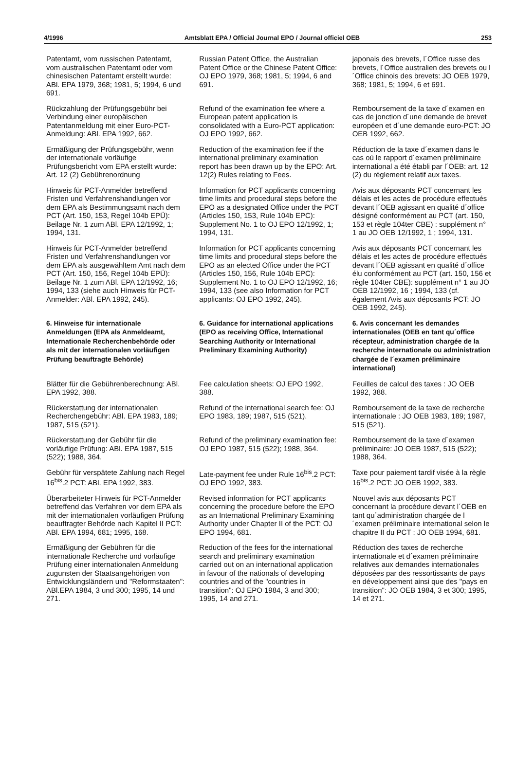4/1996 Amtsblatt EPA / Official Journal EPO / Journal officiel OEB 253
Patentamt, vom russischen Patentamt, vom australischen Patentamt oder vom chinesischen Patentamt erstellt wurde: ABl. EPA 1979, 368; 1981, 5; 1994, 6 und 691.
Russian Patent Office, the Australian Patent Office or the Chinese Patent Office: OJ EPO 1979, 368; 1981, 5; 1994, 6 and 691.
japonais des brevets, l´Office russe des brevets, l´Office australien des brevets ou l´Office chinois des brevets: JO OEB 1979, 368; 1981, 5; 1994, 6 et 691.
Rückzahlung der Prüfungsgebühr bei Verbindung einer europäischen Patentanmeldung mit einer Euro-PCT-Anmeldung: ABl. EPA 1992, 662.
Refund of the examination fee where a European patent application is consolidated with a Euro-PCT application: OJ EPO 1992, 662.
Remboursement de la taxe d´examen en cas de jonction d´une demande de brevet européen et d´une demande euro-PCT: JO OEB 1992, 662.
Ermäßigung der Prüfungsgebühr, wenn der internationale vorläufige Prüfungsbericht vom EPA erstellt wurde: Art. 12 (2) Gebührenordnung
Reduction of the examination fee if the international preliminary examination report has been drawn up by the EPO: Art. 12(2) Rules relating to Fees.
Réduction de la taxe d´examen dans le cas où le rapport d´examen préliminaire international a été établi par l´OEB: art. 12 (2) du règlement relatif aux taxes.
Hinweis für PCT-Anmelder betreffend Fristen und Verfahrenshandlungen vor dem EPA als Bestimmungsamt nach dem PCT (Art. 150, 153, Regel 104b EPÜ): Beilage Nr. 1 zum ABl. EPA 12/1992, 1; 1994, 131.
Information for PCT applicants concerning time limits and procedural steps before the EPO as a designated Office under the PCT (Articles 150, 153, Rule 104b EPC): Supplement No. 1 to OJ EPO 12/1992, 1; 1994, 131.
Avis aux déposants PCT concernant les délais et les actes de procédure effectués devant l´OEB agissant en qualité d´office désigné conformément au PCT (art. 150, 153 et règle 104ter CBE) : supplément n° 1 au JO OEB 12/1992, 1 ; 1994, 131.
Hinweis für PCT-Anmelder betreffend Fristen und Verfahrenshandlungen vor dem EPA als ausgewähltem Amt nach dem PCT (Art. 150, 156, Regel 104b EPÜ): Beilage Nr. 1 zum ABl. EPA 12/1992, 16; 1994, 133 (siehe auch Hinweis für PCT-Anmelder: ABl. EPA 1992, 245).
Information for PCT applicants concerning time limits and procedural steps before the EPO as an elected Office under the PCT (Articles 150, 156, Rule 104b EPC): Supplement No. 1 to OJ EPO 12/1992, 16; 1994, 133 (see also Information for PCT applicants: OJ EPO 1992, 245).
Avis aux déposants PCT concernant les délais et les actes de procédure effectués devant l´OEB agissant en qualité d´office élu conformément au PCT (art. 150, 156 et règle 104ter CBE): supplément n° 1 au JO OEB 12/1992, 16 ; 1994, 133 (cf. également Avis aux déposants PCT: JO OEB 1992, 245).
6. Hinweise für internationale Anmeldungen (EPA als Anmeldeamt, Internationale Recherchenbehörde oder als mit der internationalen vorläufigen Prüfung beauftragte Behörde)
6. Guidance for international applications (EPO as receiving Office, International Searching Authority or International Preliminary Examining Authority)
6. Avis concernant les demandes internationales (OEB en tant qu´office récepteur, administration chargée de la recherche internationale ou administration chargée de l´examen préliminaire international)
Blätter für die Gebührenberechnung: ABl. EPA 1992, 388.
Fee calculation sheets: OJ EPO 1992, 388.
Feuilles de calcul des taxes : JO OEB 1992, 388.
Rückerstattung der internationalen Recherchengebühr: ABl. EPA 1983, 189; 1987, 515 (521).
Refund of the international search fee: OJ EPO 1983, 189; 1987, 515 (521).
Remboursement de la taxe de recherche internationale : JO OEB 1983, 189; 1987, 515 (521).
Rückerstattung der Gebühr für die vorläufige Prüfung: ABl. EPA 1987, 515 (522); 1988, 364.
Refund of the preliminary examination fee: OJ EPO 1987, 515 (522); 1988, 364.
Remboursement de la taxe d´examen préliminaire: JO OEB 1987, 515 (522); 1988, 364.
Gebühr für verspätete Zahlung nach Regel 16<sup>bis</sup>.2 PCT: ABl. EPA 1992, 383.
Late-payment fee under Rule 16<sup>bis</sup>.2 PCT: OJ EPO 1992, 383.
Taxe pour paiement tardif visée à la règle 16<sup>bis</sup>.2 PCT: JO OEB 1992, 383.
Überarbeiteter Hinweis für PCT-Anmelder betreffend das Verfahren vor dem EPA als mit der internationalen vorläufigen Prüfung beauftragter Behörde nach Kapitel II PCT: ABl. EPA 1994, 681; 1995, 168.
Revised information for PCT applicants concerning the procedure before the EPO as an International Preliminary Examining Authority under Chapter II of the PCT: OJ EPO 1994, 681.
Nouvel avis aux déposants PCT concernant la procédure devant l´OEB en tant qu´administration chargée de l´examen préliminaire international selon le chapitre II du PCT : JO OEB 1994, 681.
Ermäßigung der Gebühren für die internationale Recherche und vorläufige Prüfung einer internationalen Anmeldung zugunsten der Staatsangehörigen von Entwicklungsländern und "Reformstaaten": ABl.EPA 1984, 3 und 300; 1995, 14 und 271.
Reduction of the fees for the international search and preliminary examination carried out on an international application in favour of the nationals of developing countries and of the "countries in transition": OJ EPO 1984, 3 and 300; 1995, 14 and 271.
Réduction des taxes de recherche internationale et d´examen préliminaire relatives aux demandes internationales déposées par des ressortissants de pays en développement ainsi que des "pays en transition": JO OEB 1984, 3 et 300; 1995, 14 et 271.